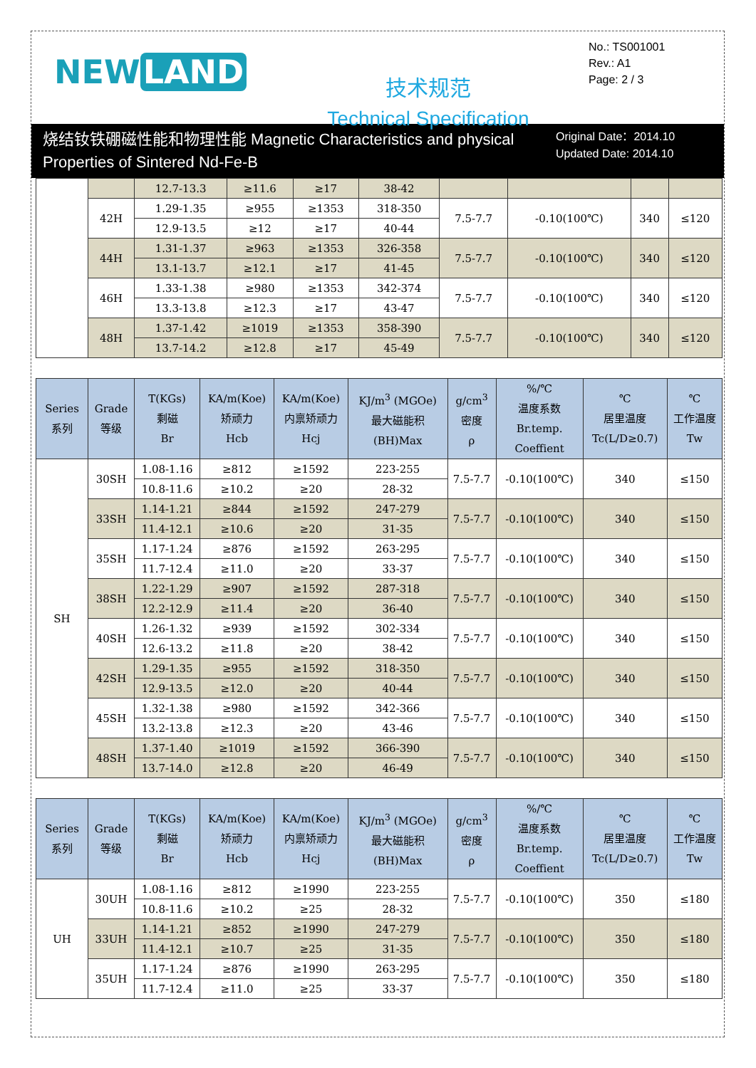NEW LAND
技术规范
Technical Specification
No.: TS001001
Rev.: A1
Page: 2 / 3
烧结钕铁硼磁性能和物理性能 Magnetic Characteristics and physical Properties of Sintered Nd-Fe-B
Original Date：2014.10
Updated Date: 2014.10
| | | 12.7-13.3 | ≥11.6 | ≥17 | 38-42 | | | | |
| | 42H | 1.29-1.35 | ≥955 | ≥1353 | 318-350 | 7.5-7.7 | -0.10(100℃) | 340 | ≤120 |
| | | 12.9-13.5 | ≥12 | ≥17 | 40-44 | | | | |
| | 44H | 1.31-1.37 | ≥963 | ≥1353 | 326-358 | 7.5-7.7 | -0.10(100℃) | 340 | ≤120 |
| | | 13.1-13.7 | ≥12.1 | ≥17 | 41-45 | | | | |
| | 46H | 1.33-1.38 | ≥980 | ≥1353 | 342-374 | 7.5-7.7 | -0.10(100℃) | 340 | ≤120 |
| | | 13.3-13.8 | ≥12.3 | ≥17 | 43-47 | | | | |
| | 48H | 1.37-1.42 | ≥1019 | ≥1353 | 358-390 | 7.5-7.7 | -0.10(100℃) | 340 | ≤120 |
| | | 13.7-14.2 | ≥12.8 | ≥17 | 45-49 | | | | |
| Series 系列 | Grade 等级 | T(KGs) 剩磁 Br | KA/m(Koe) 矫顽力 Hcb | KA/m(Koe) 内禀矫顽力 Hcj | KJ/m<sup>3</sup> (MGOe) 最大磁能积 (BH)Max | g/cm<sup>3</sup> 密度 ρ | %/℃ 温度系数 Br.temp. Coeffient | ℃ 居里温度 Tc(L/D≥0.7) | ℃ 工作温度 Tw |
| --- | --- | --- | --- | --- | --- | --- | --- | --- | --- |
| SH | 30SH | 1.08-1.16 | ≥812 | ≥1592 | 223-255 | 7.5-7.7 | -0.10(100℃) | 340 | ≤150 |
| | | 10.8-11.6 | ≥10.2 | ≥20 | 28-32 | | | | |
| | 33SH | 1.14-1.21 | ≥844 | ≥1592 | 247-279 | 7.5-7.7 | -0.10(100℃) | 340 | ≤150 |
| | | 11.4-12.1 | ≥10.6 | ≥20 | 31-35 | | | | |
| | 35SH | 1.17-1.24 | ≥876 | ≥1592 | 263-295 | 7.5-7.7 | -0.10(100℃) | 340 | ≤150 |
| | | 11.7-12.4 | ≥11.0 | ≥20 | 33-37 | | | | |
| | 38SH | 1.22-1.29 | ≥907 | ≥1592 | 287-318 | 7.5-7.7 | -0.10(100℃) | 340 | ≤150 |
| | | 12.2-12.9 | ≥11.4 | ≥20 | 36-40 | | | | |
| | 40SH | 1.26-1.32 | ≥939 | ≥1592 | 302-334 | 7.5-7.7 | -0.10(100℃) | 340 | ≤150 |
| | | 12.6-13.2 | ≥11.8 | ≥20 | 38-42 | | | | |
| | 42SH | 1.29-1.35 | ≥955 | ≥1592 | 318-350 | 7.5-7.7 | -0.10(100℃) | 340 | ≤150 |
| | | 12.9-13.5 | ≥12.0 | ≥20 | 40-44 | | | | |
| | 45SH | 1.32-1.38 | ≥980 | ≥1592 | 342-366 | 7.5-7.7 | -0.10(100℃) | 340 | ≤150 |
| | | 13.2-13.8 | ≥12.3 | ≥20 | 43-46 | | | | |
| | 48SH | 1.37-1.40 | ≥1019 | ≥1592 | 366-390 | 7.5-7.7 | -0.10(100℃) | 340 | ≤150 |
| | | 13.7-14.0 | ≥12.8 | ≥20 | 46-49 | | | | |
| Series 系列 | Grade 等级 | T(KGs) 剩磁 Br | KA/m(Koe) 矫顽力 Hcb | KA/m(Koe) 内禀矫顽力 Hcj | KJ/m<sup>3</sup> (MGOe) 最大磁能积 (BH)Max | g/cm<sup>3</sup> 密度 ρ | %/℃ 温度系数 Br.temp. Coeffient | ℃ 居里温度 Tc(L/D≥0.7) | ℃ 工作温度 Tw |
| --- | --- | --- | --- | --- | --- | --- | --- | --- | --- |
| UH | 30UH | 1.08-1.16 | ≥812 | ≥1990 | 223-255 | 7.5-7.7 | -0.10(100℃) | 350 | ≤180 |
| | | 10.8-11.6 | ≥10.2 | ≥25 | 28-32 | | | | |
| | 33UH | 1.14-1.21 | ≥852 | ≥1990 | 247-279 | 7.5-7.7 | -0.10(100℃) | 350 | ≤180 |
| | | 11.4-12.1 | ≥10.7 | ≥25 | 31-35 | | | | |
| | 35UH | 1.17-1.24 | ≥876 | ≥1990 | 263-295 | 7.5-7.7 | -0.10(100℃) | 350 | ≤180 |
| | | 11.7-12.4 | ≥11.0 | ≥25 | 33-37 | | | | |